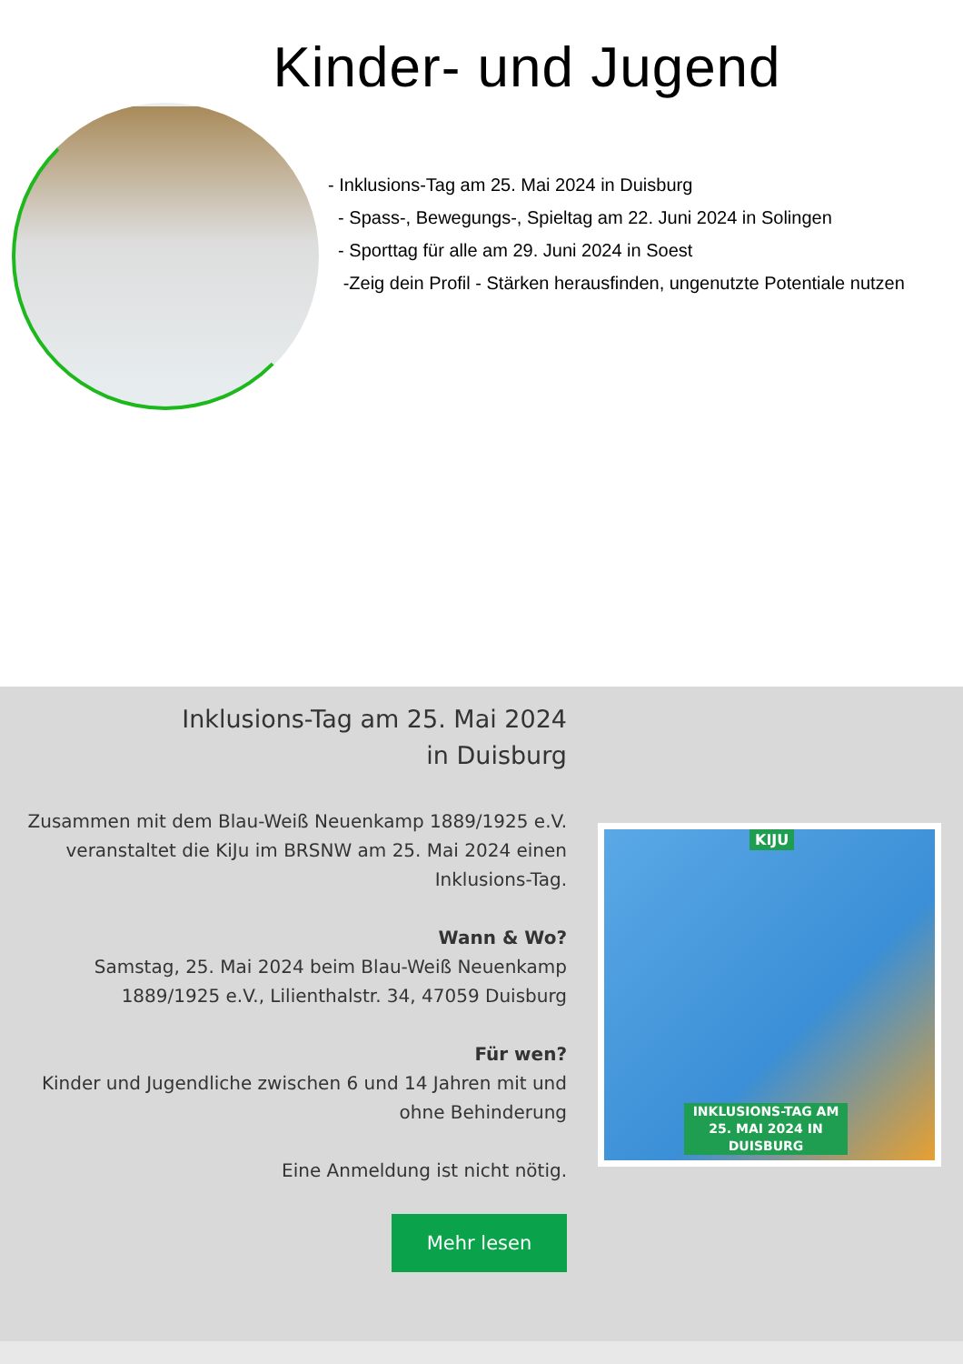Kinder- und Jugend
- Inklusions-Tag am 25. Mai 2024 in Duisburg
- Spass-, Bewegungs-, Spieltag am 22. Juni 2024 in Solingen
- Sporttag für alle am 29. Juni 2024 in Soest
-Zeig dein Profil - Stärken herausfinden, ungenutzte Potentiale nutzen
Inklusions-Tag am 25. Mai 2024
in Duisburg
Zusammen mit dem Blau-Weiß Neuenkamp 1889/1925 e.V. veranstaltet die KiJu im BRSNW am 25. Mai 2024 einen Inklusions-Tag.
Wann & Wo?
Samstag, 25. Mai 2024 beim Blau-Weiß Neuenkamp 1889/1925 e.V., Lilienthalstr. 34, 47059 Duisburg
Für wen?
Kinder und Jugendliche zwischen 6 und 14 Jahren mit und ohne Behinderung
Eine Anmeldung ist nicht nötig.
Mehr lesen
KIJU
INKLUSIONS-TAG AM 25. MAI 2024 IN DUISBURG